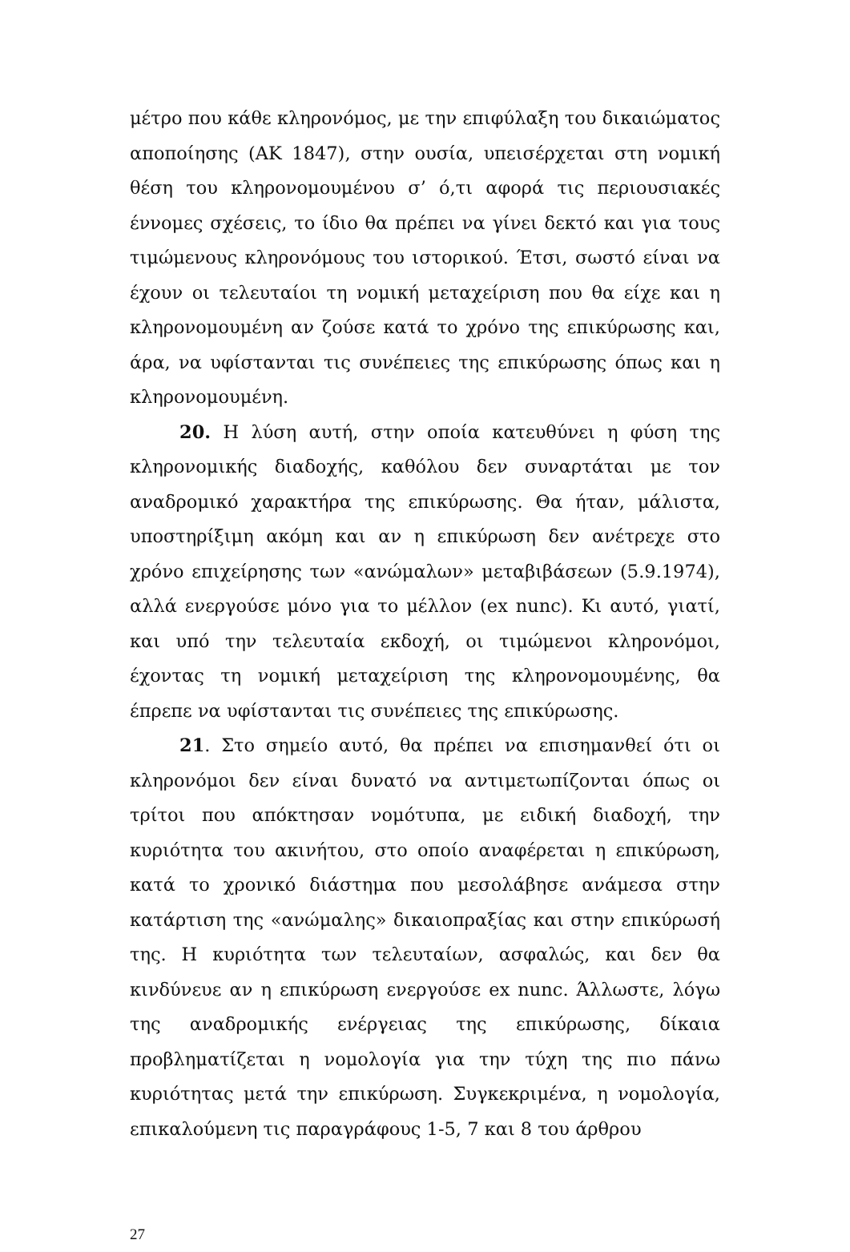μέτρο που κάθε κληρονόμος, με την επιφύλαξη του δικαιώματος αποποίησης (ΑΚ 1847), στην ουσία, υπεισέρχεται στη νομική θέση του κληρονομουμένου σ’ ό,τι αφορά τις περιουσιακές έννομες σχέσεις, το ίδιο θα πρέπει να γίνει δεκτό και για τους τιμώμενους κληρονόμους του ιστορικού. Έτσι, σωστό είναι να έχουν οι τελευταίοι τη νομική μεταχείριση που θα είχε και η κληρονομουμένη αν ζούσε κατά το χρόνο της επικύρωσης και, άρα, να υφίστανται τις συνέπειες της επικύρωσης όπως και η κληρονομουμένη.
20. Η λύση αυτή, στην οποία κατευθύνει η φύση της κληρονομικής διαδοχής, καθόλου δεν συναρτάται με τον αναδρομικό χαρακτήρα της επικύρωσης. Θα ήταν, μάλιστα, υποστηρίξιμη ακόμη και αν η επικύρωση δεν ανέτρεχε στο χρόνο επιχείρησης των «ανώμαλων» μεταβιβάσεων (5.9.1974), αλλά ενεργούσε μόνο για το μέλλον (ex nunc). Κι αυτό, γιατί, και υπό την τελευταία εκδοχή, οι τιμώμενοι κληρονόμοι, έχοντας τη νομική μεταχείριση της κληρονομουμένης, θα έπρεπε να υφίστανται τις συνέπειες της επικύρωσης.
21. Στο σημείο αυτό, θα πρέπει να επισημανθεί ότι οι κληρονόμοι δεν είναι δυνατό να αντιμετωπίζονται όπως οι τρίτοι που απόκτησαν νομότυπα, με ειδική διαδοχή, την κυριότητα του ακινήτου, στο οποίο αναφέρεται η επικύρωση, κατά το χρονικό διάστημα που μεσολάβησε ανάμεσα στην κατάρτιση της «ανώμαλης» δικαιοπραξίας και στην επικύρωσή της. Η κυριότητα των τελευταίων, ασφαλώς, και δεν θα κινδύνευε αν η επικύρωση ενεργούσε ex nunc. Άλλωστε, λόγω της αναδρομικής ενέργειας της επικύρωσης, δίκαια προβληματίζεται η νομολογία για την τύχη της πιο πάνω κυριότητας μετά την επικύρωση. Συγκεκριμένα, η νομολογία, επικαλούμενη τις παραγράφους 1-5, 7 και 8 του άρθρου
27